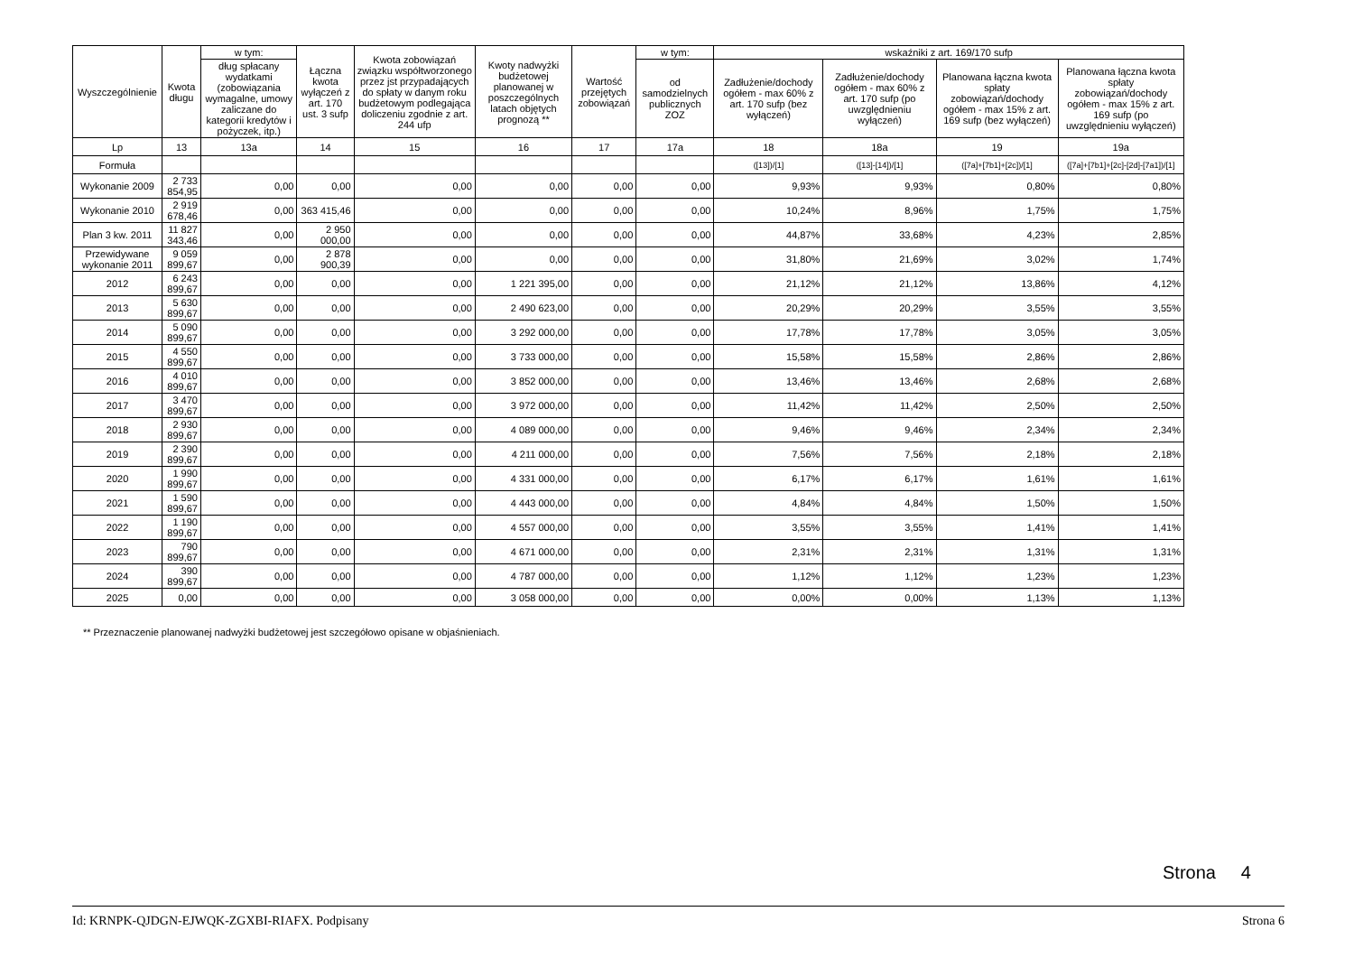| Wyszczególnienie | Kwota długu | w tym: | Łączna kwota wyłączeń z art. 170 ust. 3 sufp | Kwota zobowiązań związku współtworzonego przez jst przypadających do spłaty w danym roku budżetowym podlegająca doliczeniu zgodnie z art. 244 ufp | Kwoty nadwyżki budżetowej planowanej w poszczególnych latach objętych prognozą ** | Wartość przejętych zobowiązań | w tym: | wskaźniki z art. 169/170 sufp | | | |
| --- | --- | --- | --- | --- | --- | --- | --- | --- | --- | --- | --- |
| | | dług spłacany wydatkami (zobowiązania wymagalne, umowy zaliczane do kategorii kredytów i pożyczek, itp.) | | | | | od samodzielnych publicznych ZOZ | Zadłużenie/dochody ogółem - max 60% z art. 170 sufp (bez wyłączeń) | Zadłużenie/dochody ogółem - max 60% z art. 170 sufp (po uwzględnieniu wyłączeń) | Planowana łączna kwota spłaty zobowiązań/dochody ogółem - max 15% z art. 169 sufp (bez wyłączeń) | Planowana łączna kwota spłaty zobowiązań/dochody ogółem - max 15% z art. 169 sufp (po uwzględnieniu wyłączeń) |
| Lp | 13 | 13a | 14 | 15 | 16 | 17 | 17a | 18 | 18a | 19 | 19a |
| Formuła | | | | | | | | ([13])/[1] | ([13]-[14])/[1] | ([7a]+[7b1]+[2c])/[1] | ([7a]+[7b1]+[2c]-[2d]-[7a1])/[1] |
| Wykonanie 2009 | 2 733 854,95 | 0,00 | 0,00 | 0,00 | 0,00 | 0,00 | 0,00 | 9,93% | 9,93% | 0,80% | 0,80% |
| Wykonanie 2010 | 2 919 678,46 | 0,00 | 363 415,46 | 0,00 | 0,00 | 0,00 | 0,00 | 10,24% | 8,96% | 1,75% | 1,75% |
| Plan 3 kw. 2011 | 11 827 343,46 | 0,00 | 2 950 000,00 | 0,00 | 0,00 | 0,00 | 0,00 | 44,87% | 33,68% | 4,23% | 2,85% |
| Przewidywane wykonanie 2011 | 9 059 899,67 | 0,00 | 2 878 900,39 | 0,00 | 0,00 | 0,00 | 0,00 | 31,80% | 21,69% | 3,02% | 1,74% |
| 2012 | 6 243 899,67 | 0,00 | 0,00 | 0,00 | 1 221 395,00 | 0,00 | 0,00 | 21,12% | 21,12% | 13,86% | 4,12% |
| 2013 | 5 630 899,67 | 0,00 | 0,00 | 0,00 | 2 490 623,00 | 0,00 | 0,00 | 20,29% | 20,29% | 3,55% | 3,55% |
| 2014 | 5 090 899,67 | 0,00 | 0,00 | 0,00 | 3 292 000,00 | 0,00 | 0,00 | 17,78% | 17,78% | 3,05% | 3,05% |
| 2015 | 4 550 899,67 | 0,00 | 0,00 | 0,00 | 3 733 000,00 | 0,00 | 0,00 | 15,58% | 15,58% | 2,86% | 2,86% |
| 2016 | 4 010 899,67 | 0,00 | 0,00 | 0,00 | 3 852 000,00 | 0,00 | 0,00 | 13,46% | 13,46% | 2,68% | 2,68% |
| 2017 | 3 470 899,67 | 0,00 | 0,00 | 0,00 | 3 972 000,00 | 0,00 | 0,00 | 11,42% | 11,42% | 2,50% | 2,50% |
| 2018 | 2 930 899,67 | 0,00 | 0,00 | 0,00 | 4 089 000,00 | 0,00 | 0,00 | 9,46% | 9,46% | 2,34% | 2,34% |
| 2019 | 2 390 899,67 | 0,00 | 0,00 | 0,00 | 4 211 000,00 | 0,00 | 0,00 | 7,56% | 7,56% | 2,18% | 2,18% |
| 2020 | 1 990 899,67 | 0,00 | 0,00 | 0,00 | 4 331 000,00 | 0,00 | 0,00 | 6,17% | 6,17% | 1,61% | 1,61% |
| 2021 | 1 590 899,67 | 0,00 | 0,00 | 0,00 | 4 443 000,00 | 0,00 | 0,00 | 4,84% | 4,84% | 1,50% | 1,50% |
| 2022 | 1 190 899,67 | 0,00 | 0,00 | 0,00 | 4 557 000,00 | 0,00 | 0,00 | 3,55% | 3,55% | 1,41% | 1,41% |
| 2023 | 790 899,67 | 0,00 | 0,00 | 0,00 | 4 671 000,00 | 0,00 | 0,00 | 2,31% | 2,31% | 1,31% | 1,31% |
| 2024 | 390 899,67 | 0,00 | 0,00 | 0,00 | 4 787 000,00 | 0,00 | 0,00 | 1,12% | 1,12% | 1,23% | 1,23% |
| 2025 | 0,00 | 0,00 | 0,00 | 0,00 | 3 058 000,00 | 0,00 | 0,00 | 0,00% | 0,00% | 1,13% | 1,13% |
** Przeznaczenie planowanej nadwyżki budżetowej jest szczegółowo opisane w objaśnieniach.
Strona 4
Id: KRNPK-QJDGN-EJWQK-ZGXBI-RIAFX. Podpisany Strona 6